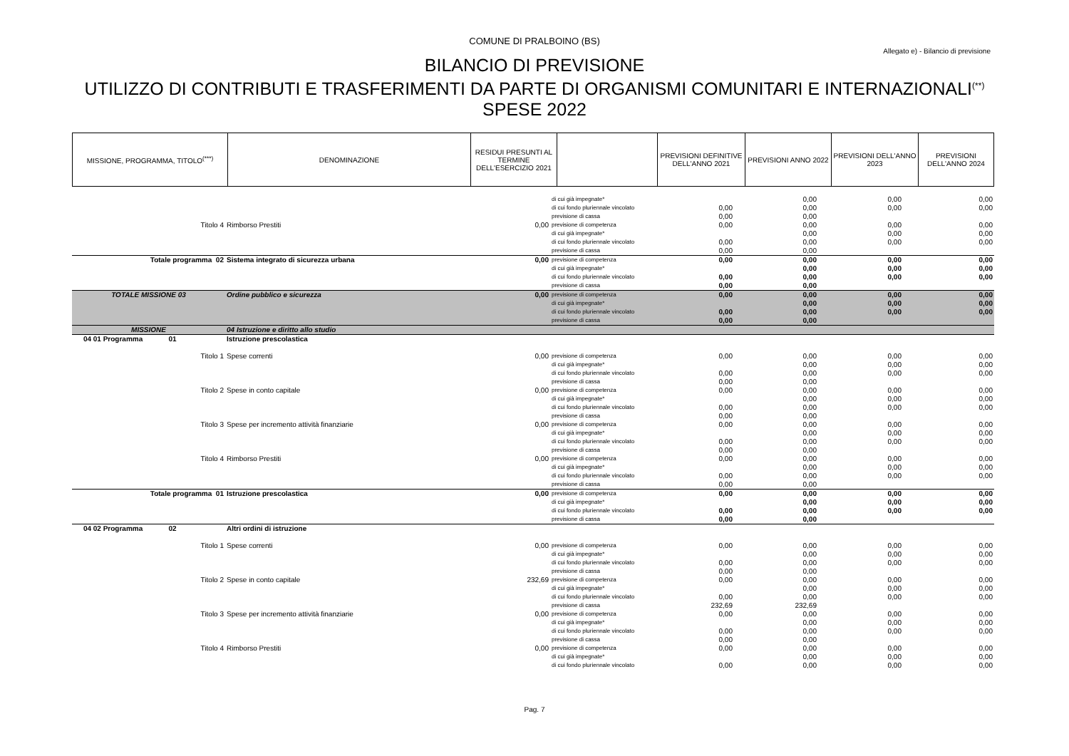COMUNE DI PRALBOINO (BS)
Allegato e) - Bilancio di previsione
BILANCIO DI PREVISIONE
UTILIZZO DI CONTRIBUTI E TRASFERIMENTI DA PARTE DI ORGANISMI COMUNITARI E INTERNAZIONALI<sup>(**)</sup>
SPESE 2022
| MISSIONE, PROGRAMMA, TITOLO<sup>(***)</sup> | DENOMINAZIONE | RESIDUI PRESUNTI AL TERMINE DELL'ESERCIZIO 2021 | | PREVISIONI DEFINITIVE DELL'ANNO 2021 | PREVISIONI ANNO 2022 | PREVISIONI DELL'ANNO 2023 | PREVISIONI DELL'ANNO 2024 |
| --- | --- | --- | --- | --- | --- | --- | --- |
| | | | di cui già impegnate* | | 0,00 | 0,00 | 0,00 |
| | | | di cui fondo pluriennale vincolato | 0,00 | 0,00 | 0,00 | 0,00 |
| | | | previsione di cassa | 0,00 | 0,00 | | |
| Titolo 4 | Rimborso Prestiti | 0,00 | previsione di competenza | 0,00 | 0,00 | 0,00 | 0,00 |
| | | | di cui già impegnate* | | 0,00 | 0,00 | 0,00 |
| | | | di cui fondo pluriennale vincolato | 0,00 | 0,00 | 0,00 | 0,00 |
| | | | previsione di cassa | 0,00 | 0,00 | | |
| Totale programma 02 | Sistema integrato di sicurezza urbana | 0,00 | previsione di competenza | 0,00 | 0,00 | 0,00 | 0,00 |
| | | | di cui già impegnate* | | 0,00 | 0,00 | 0,00 |
| | | | di cui fondo pluriennale vincolato | 0,00 | 0,00 | 0,00 | 0,00 |
| | | | previsione di cassa | 0,00 | 0,00 | | |
| TOTALE MISSIONE 03 | Ordine pubblico e sicurezza | 0,00 | previsione di competenza | 0,00 | 0,00 | 0,00 | 0,00 |
| | | | di cui già impegnate* | | 0,00 | 0,00 | 0,00 |
| | | | di cui fondo pluriennale vincolato | 0,00 | 0,00 | 0,00 | 0,00 |
| | | | previsione di cassa | 0,00 | 0,00 | | |
| MISSIONE | 04 Istruzione e diritto allo studio | | | | | | |
| 04 01 Programma 01 | Istruzione prescolastica | | | | | | |
| Titolo 1 | Spese correnti | 0,00 | previsione di competenza | 0,00 | 0,00 | 0,00 | 0,00 |
| | | | di cui già impegnate* | | 0,00 | 0,00 | 0,00 |
| | | | di cui fondo pluriennale vincolato | 0,00 | 0,00 | 0,00 | 0,00 |
| | | | previsione di cassa | 0,00 | 0,00 | | |
| Titolo 2 | Spese in conto capitale | 0,00 | previsione di competenza | 0,00 | 0,00 | 0,00 | 0,00 |
| | | | di cui già impegnate* | | 0,00 | 0,00 | 0,00 |
| | | | di cui fondo pluriennale vincolato | 0,00 | 0,00 | 0,00 | 0,00 |
| | | | previsione di cassa | 0,00 | 0,00 | | |
| Titolo 3 | Spese per incremento attività finanziarie | 0,00 | previsione di competenza | 0,00 | 0,00 | 0,00 | 0,00 |
| | | | di cui già impegnate* | | 0,00 | 0,00 | 0,00 |
| | | | di cui fondo pluriennale vincolato | 0,00 | 0,00 | 0,00 | 0,00 |
| | | | previsione di cassa | 0,00 | 0,00 | | |
| Titolo 4 | Rimborso Prestiti | 0,00 | previsione di competenza | 0,00 | 0,00 | 0,00 | 0,00 |
| | | | di cui già impegnate* | | 0,00 | 0,00 | 0,00 |
| | | | di cui fondo pluriennale vincolato | 0,00 | 0,00 | 0,00 | 0,00 |
| | | | previsione di cassa | 0,00 | 0,00 | | |
| Totale programma 01 | Istruzione prescolastica | 0,00 | previsione di competenza | 0,00 | 0,00 | 0,00 | 0,00 |
| | | | di cui già impegnate* | | 0,00 | 0,00 | 0,00 |
| | | | di cui fondo pluriennale vincolato | 0,00 | 0,00 | 0,00 | 0,00 |
| | | | previsione di cassa | 0,00 | 0,00 | | |
| 04 02 Programma 02 | Altri ordini di istruzione | | | | | | |
| Titolo 1 | Spese correnti | 0,00 | previsione di competenza | 0,00 | 0,00 | 0,00 | 0,00 |
| | | | di cui già impegnate* | | 0,00 | 0,00 | 0,00 |
| | | | di cui fondo pluriennale vincolato | 0,00 | 0,00 | 0,00 | 0,00 |
| | | | previsione di cassa | 0,00 | 0,00 | | |
| Titolo 2 | Spese in conto capitale | 232,69 | previsione di competenza | 0,00 | 0,00 | 0,00 | 0,00 |
| | | | di cui già impegnate* | | 0,00 | 0,00 | 0,00 |
| | | | di cui fondo pluriennale vincolato | 0,00 | 0,00 | 0,00 | 0,00 |
| | | | previsione di cassa | 232,69 | 232,69 | | |
| Titolo 3 | Spese per incremento attività finanziarie | 0,00 | previsione di competenza | 0,00 | 0,00 | 0,00 | 0,00 |
| | | | di cui già impegnate* | | 0,00 | 0,00 | 0,00 |
| | | | di cui fondo pluriennale vincolato | 0,00 | 0,00 | 0,00 | 0,00 |
| | | | previsione di cassa | 0,00 | 0,00 | | |
| Titolo 4 | Rimborso Prestiti | 0,00 | previsione di competenza | 0,00 | 0,00 | 0,00 | 0,00 |
| | | | di cui già impegnate* | | 0,00 | 0,00 | 0,00 |
| | | | di cui fondo pluriennale vincolato | 0,00 | 0,00 | 0,00 | 0,00 |
Pag. 7